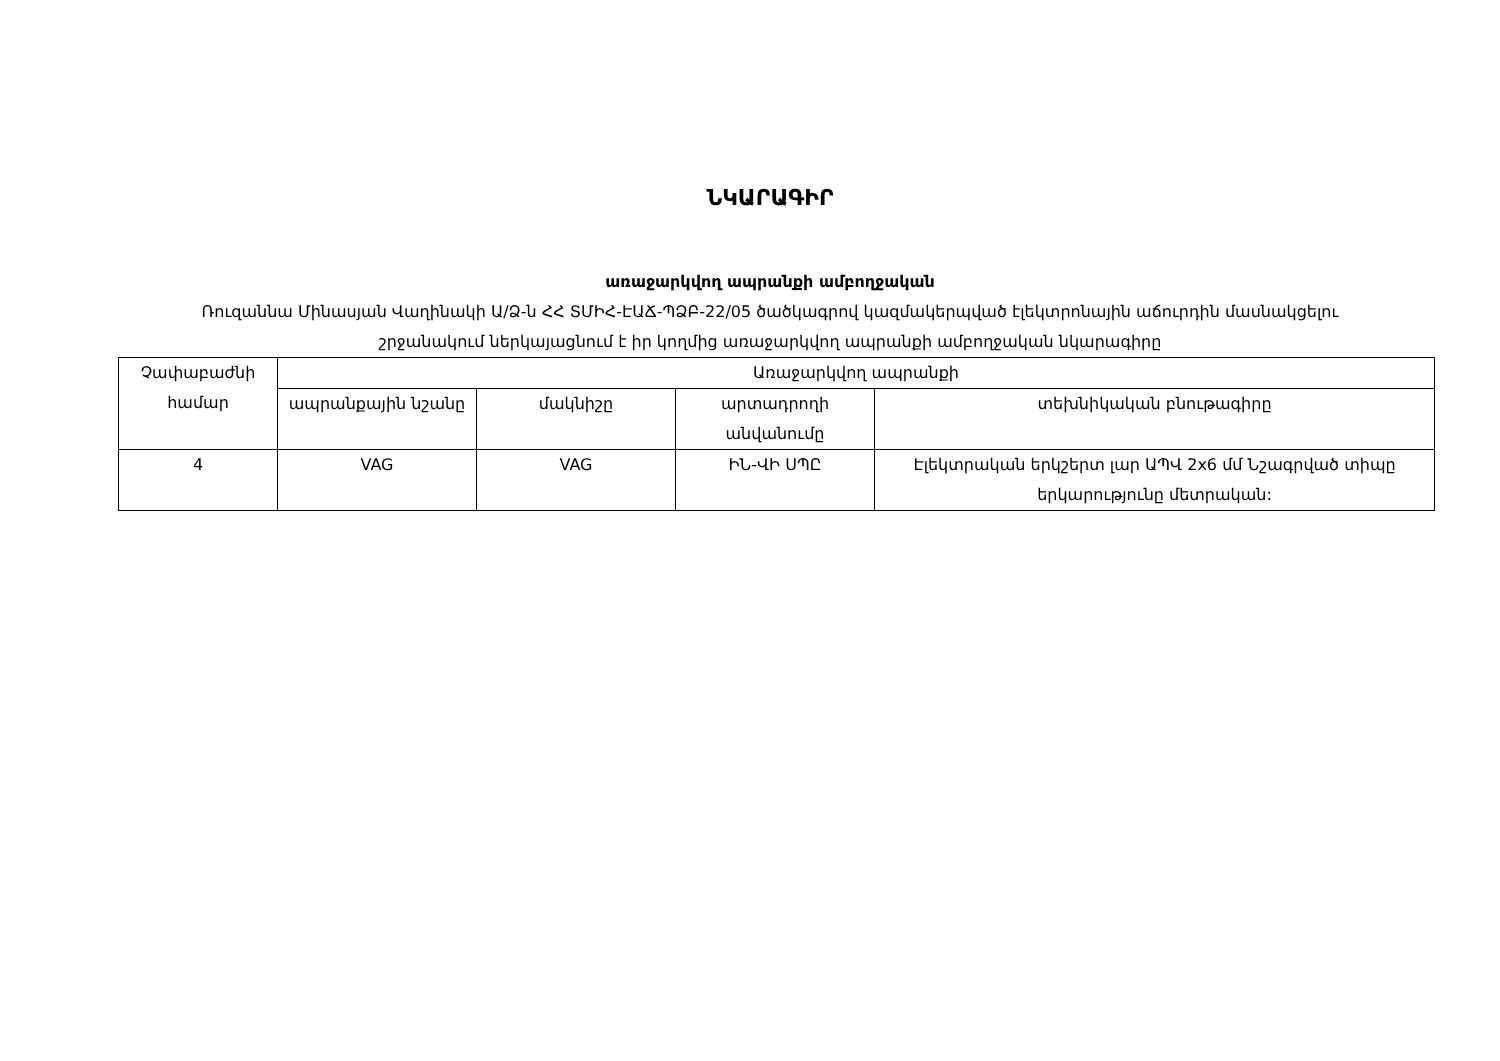ՆԿԱՐԱԳԻՐ
առաջարկվող ապրանքի ամբողջական
Ռուզաննա Մինասյան Վաղինակի Ա/Ձ-ն ՀՀ ՏՄԻՀ-ԷԱՃ-ՊՁԲ-22/05 ծածկագրով կազմակերպված էլեկտրոնային աճուրդին մասնակցելու շրջանակում ներկայացնում է իր կողմից առաջարկվող ապրանքի ամբողջական նկարագիրը
| Չափաբաժնի համար | Առաջարկվող ապրանքի | | | |
| --- | --- | --- | --- | --- |
| | ապրանքային նշանը | մակնիշը | արտադրողի անվանումը | տեխնիկական բնութագիրը |
| 4 | VAG | VAG | ԻՆ-ՎԻ ՍՊԸ | Էլեկտրական երկշերտ լար ԱՊՎ 2x6 մմ Նշագրված տիպը երկարությունը մետրական: |